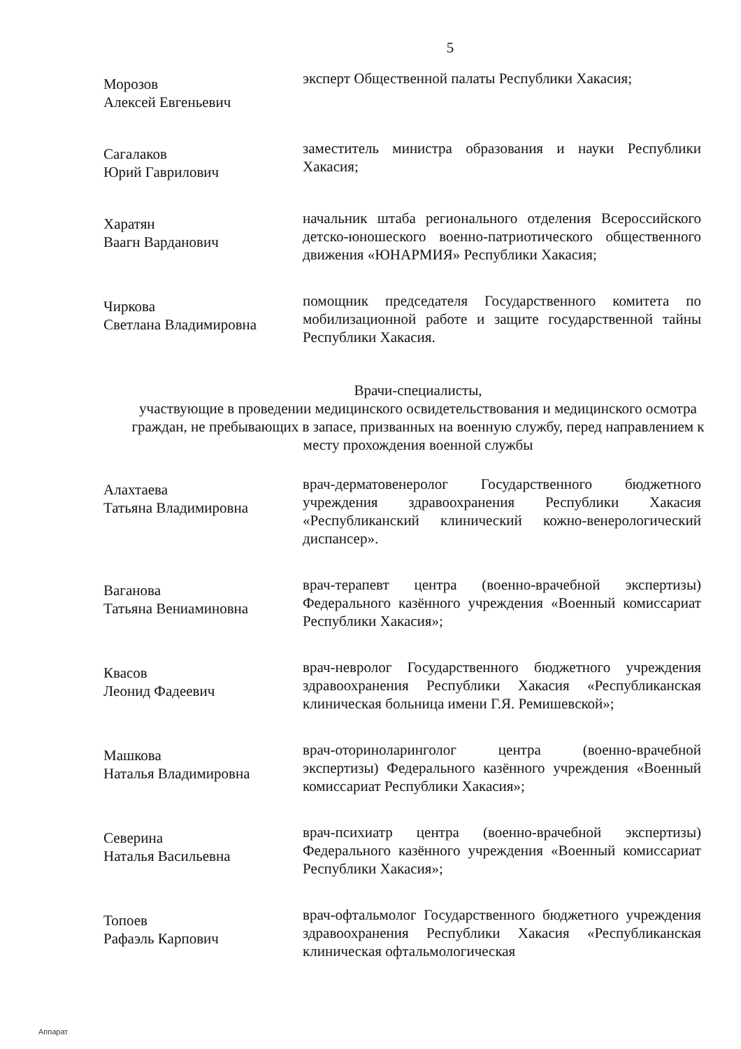5
Морозов
Алексей Евгеньевич
эксперт Общественной палаты Республики Хакасия;
Сагалаков
Юрий Гаврилович
заместитель министра образования и науки Республики Хакасия;
Харатян
Ваагн Варданович
начальник штаба регионального отделения Всероссийского детско-юношеского военно-патриотического общественного движения «ЮНАРМИЯ» Республики Хакасия;
Чиркова
Светлана Владимировна
помощник председателя Государственного комитета по мобилизационной работе и защите государственной тайны Республики Хакасия.
Врачи-специалисты,
участвующие в проведении медицинского освидетельствования и медицинского осмотра граждан, не пребывающих в запасе, призванных на военную службу, перед направлением к месту прохождения военной службы
Алахтаева
Татьяна Владимировна
врач-дерматовенеролог Государственного бюджетного учреждения здравоохранения Республики Хакасия «Республиканский клинический кожно-венерологический диспансер».
Ваганова
Татьяна Вениаминовна
врач-терапевт центра (военно-врачебной экспертизы) Федерального казённого учреждения «Военный комиссариат Республики Хакасия»;
Квасов
Леонид Фадеевич
врач-невролог Государственного бюджетного учреждения здравоохранения Республики Хакасия «Республиканская клиническая больница имени Г.Я. Ремишевской»;
Машкова
Наталья Владимировна
врач-оториноларинголог центра (военно-врачебной экспертизы) Федерального казённого учреждения «Военный комиссариат Республики Хакасия»;
Северина
Наталья Васильевна
врач-психиатр центра (военно-врачебной экспертизы) Федерального казённого учреждения «Военный комиссариат Республики Хакасия»;
Топоев
Рафаэль Карпович
врач-офтальмолог Государственного бюджетного учреждения здравоохранения Республики Хакасия «Республиканская клиническая офтальмологическая
Аппарат